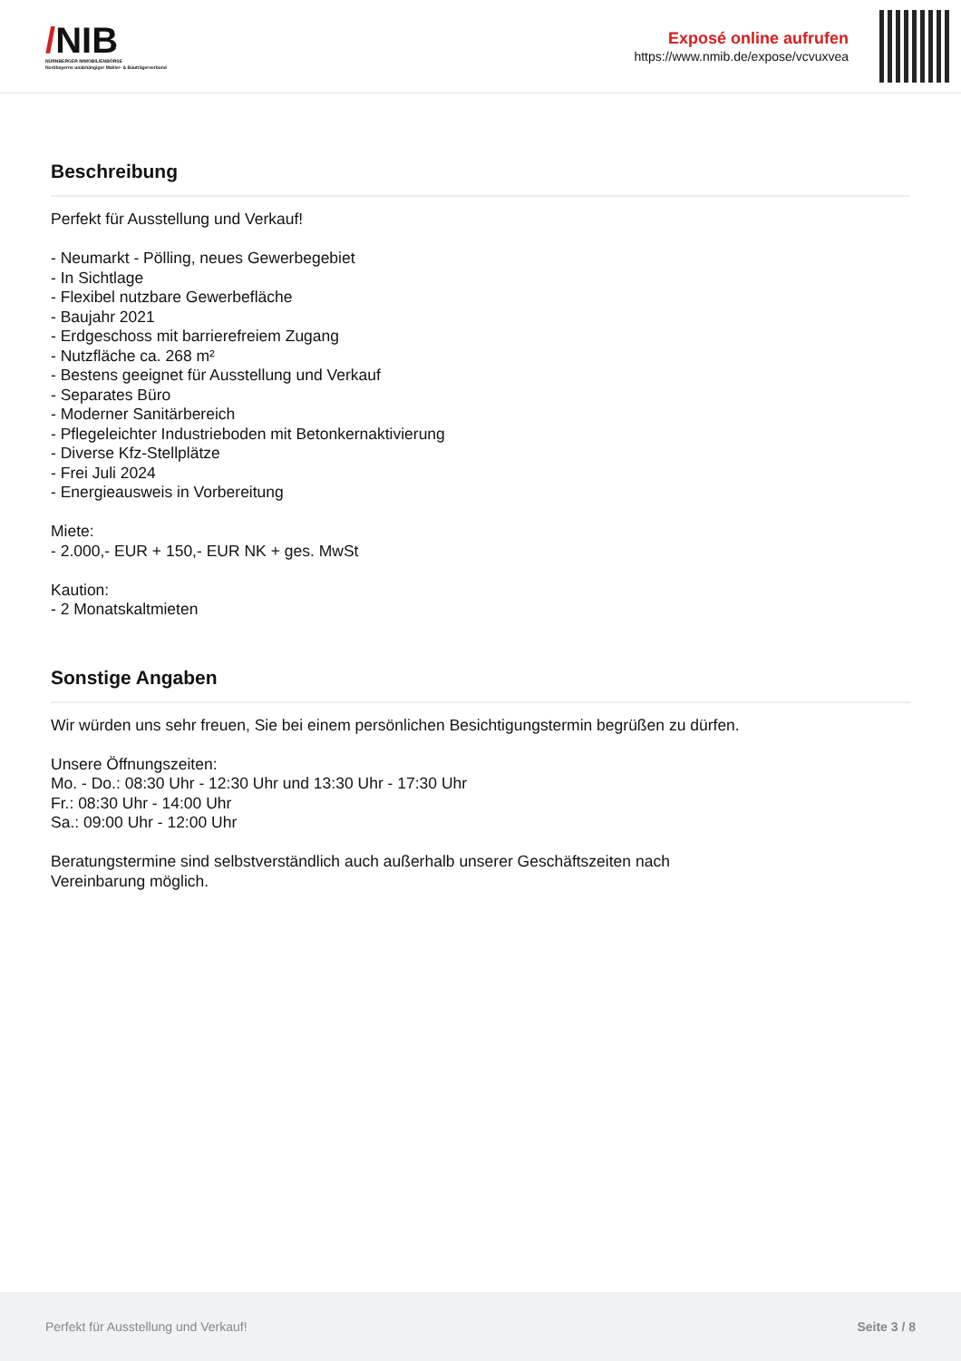/NIB
NÜRNBERGER IMMOBILIENBÖRSE
Nordbayerns unabhängiger Makler- & Bauträgerverbund
Exposé online aufrufen
https://www.nmib.de/expose/vcvuxvea
Beschreibung
Perfekt für Ausstellung und Verkauf!
- Neumarkt - Pölling, neues Gewerbegebiet
- In Sichtlage
- Flexibel nutzbare Gewerbefläche
- Baujahr 2021
- Erdgeschoss mit barrierefreiem Zugang
- Nutzfläche ca. 268 m²
- Bestens geeignet für Ausstellung und Verkauf
- Separates Büro
- Moderner Sanitärbereich
- Pflegeleichter Industrieboden mit Betonkernaktivierung
- Diverse Kfz-Stellplätze
- Frei Juli 2024
- Energieausweis in Vorbereitung
Miete:
- 2.000,- EUR + 150,- EUR NK + ges. MwSt
Kaution:
- 2 Monatskaltmieten
Sonstige Angaben
Wir würden uns sehr freuen, Sie bei einem persönlichen Besichtigungstermin begrüßen zu dürfen.
Unsere Öffnungszeiten:
Mo. - Do.: 08:30 Uhr - 12:30 Uhr und 13:30 Uhr - 17:30 Uhr
Fr.: 08:30 Uhr - 14:00 Uhr
Sa.: 09:00 Uhr - 12:00 Uhr
Beratungstermine sind selbstverständlich auch außerhalb unserer Geschäftszeiten nach
Vereinbarung möglich.
Perfekt für Ausstellung und Verkauf! Seite 3 / 8